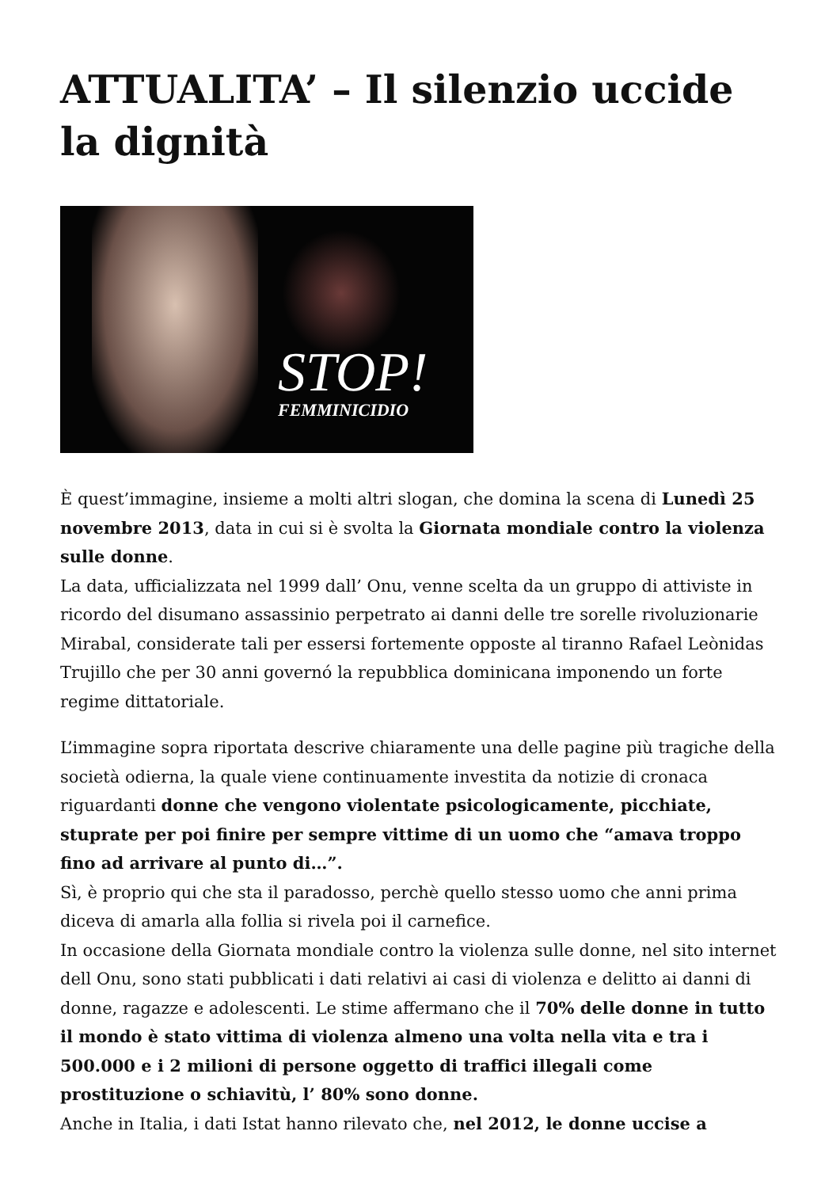ATTUALITA’ – Il silenzio uccide la dignità
STOP!
FEMMINICIDIO
È quest’immagine, insieme a molti altri slogan, che domina la scena di Lunedì 25 novembre 2013, data in cui si è svolta la Giornata mondiale contro la violenza sulle donne.
La data, ufficializzata nel 1999 dall’ Onu, venne scelta da un gruppo di attiviste in ricordo del disumano assassinio perpetrato ai danni delle tre sorelle rivoluzionarie Mirabal, considerate tali per essersi fortemente opposte al tiranno Rafael Leònidas Trujillo che per 30 anni governó la repubblica dominicana imponendo un forte regime dittatoriale.
L’immagine sopra riportata descrive chiaramente una delle pagine più tragiche della società odierna, la quale viene continuamente investita da notizie di cronaca riguardanti donne che vengono violentate psicologicamente, picchiate, stuprate per poi finire per sempre vittime di un uomo che “amava troppo fino ad arrivare al punto di…”.
Sì, è proprio qui che sta il paradosso, perchè quello stesso uomo che anni prima diceva di amarla alla follia si rivela poi il carnefice.
In occasione della Giornata mondiale contro la violenza sulle donne, nel sito internet dell Onu, sono stati pubblicati i dati relativi ai casi di violenza e delitto ai danni di donne, ragazze e adolescenti. Le stime affermano che il 70% delle donne in tutto il mondo è stato vittima di violenza almeno una volta nella vita e tra i 500.000 e i 2 milioni di persone oggetto di traffici illegali come prostituzione o schiavitù, l’ 80% sono donne.
Anche in Italia, i dati Istat hanno rilevato che, nel 2012, le donne uccise a